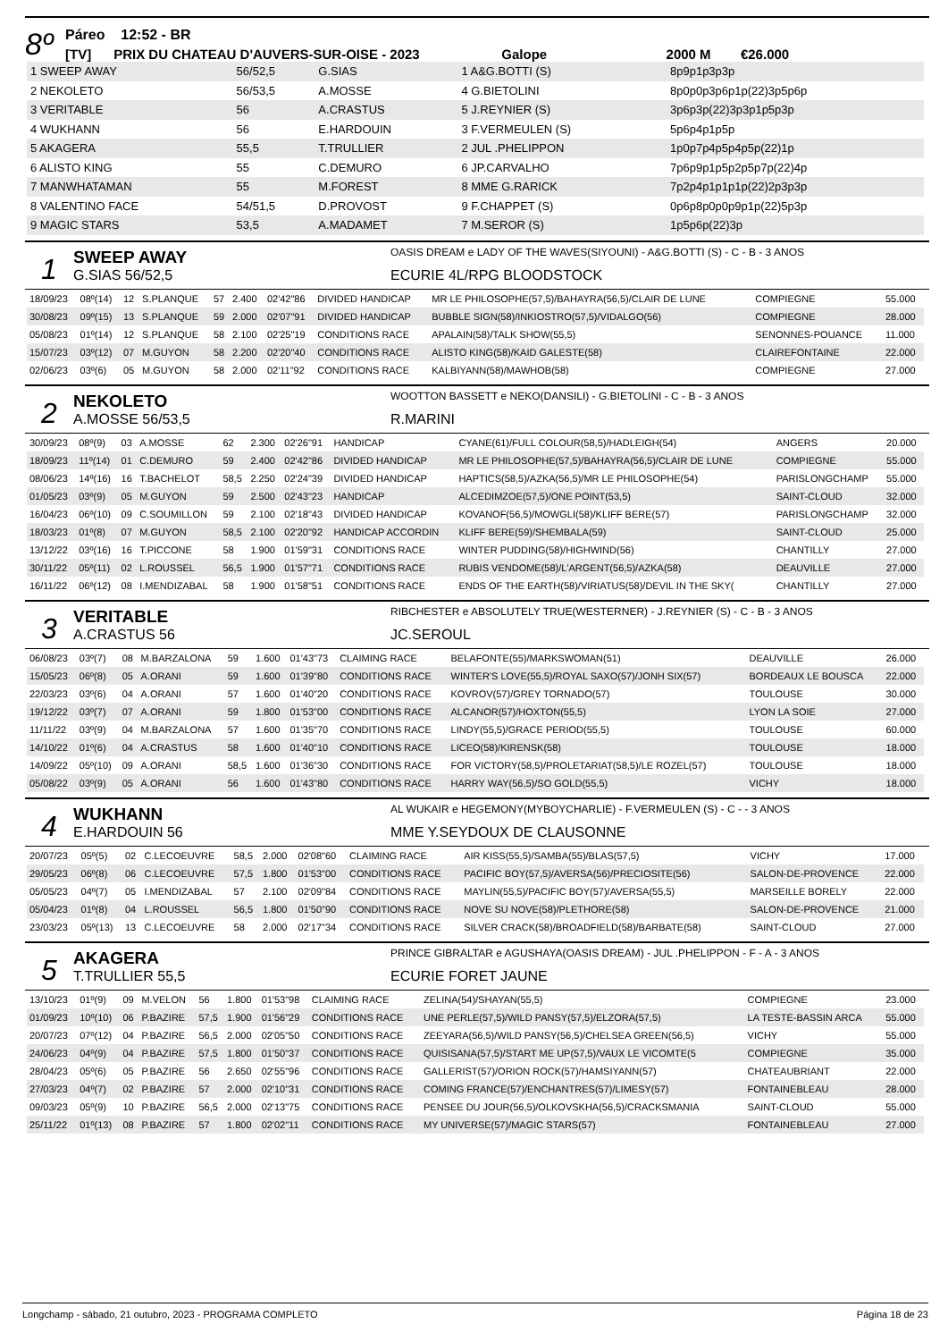8º
Páreo 12:52 - BR
[TV] PRIX DU CHATEAU D'AUVERS-SUR-OISE - 2023 Galope 2000 M €26.000
| 1 SWEEP AWAY | 56/52,5 | G.SIAS | 1 A&G.BOTTI (S) | 8p9p1p3p3p |
| 2 NEKOLETO | 56/53,5 | A.MOSSE | 4 G.BIETOLINI | 8p0p0p3p6p1p(22)3p5p6p |
| 3 VERITABLE | 56 | A.CRASTUS | 5 J.REYNIER (S) | 3p6p3p(22)3p3p1p5p3p |
| 4 WUKHANN | 56 | E.HARDOUIN | 3 F.VERMEULEN (S) | 5p6p4p1p5p |
| 5 AKAGERA | 55,5 | T.TRULLIER | 2 JUL .PHELIPPON | 1p0p7p4p5p4p5p(22)1p |
| 6 ALISTO KING | 55 | C.DEMURO | 6 JP.CARVALHO | 7p6p9p1p5p2p5p7p(22)4p |
| 7 MANWHATAMAN | 55 | M.FOREST | 8 MME G.RARICK | 7p2p4p1p1p1p(22)2p3p3p |
| 8 VALENTINO FACE | 54/51,5 | D.PROVOST | 9 F.CHAPPET (S) | 0p6p8p0p0p9p1p(22)5p3p |
| 9 MAGIC STARS | 53,5 | A.MADAMET | 7 M.SEROR (S) | 1p5p6p(22)3p |
1
SWEEP AWAY
G.SIAS 56/52,5
OASIS DREAM e LADY OF THE WAVES(SIYOUNI) - A&G.BOTTI (S) - C - B - 3 ANOS
ECURIE 4L/RPG BLOODSTOCK
| 18/09/23 | 08º(14) | 12 | S.PLANQUE | 57 | 2.400 | 02'42"86 | DIVIDED HANDICAP | MR LE PHILOSOPHE(57,5)/BAHAYRA(56,5)/CLAIR DE LUNE | COMPIEGNE | 55.000 |
| 30/08/23 | 09º(15) | 13 | S.PLANQUE | 59 | 2.000 | 02'07"91 | DIVIDED HANDICAP | BUBBLE SIGN(58)/INKIOSTRO(57,5)/VIDALGO(56) | COMPIEGNE | 28.000 |
| 05/08/23 | 01º(14) | 12 | S.PLANQUE | 58 | 2.100 | 02'25"19 | CONDITIONS RACE | APALAIN(58)/TALK SHOW(55,5) | SENONNES-POUANCE | 11.000 |
| 15/07/23 | 03º(12) | 07 | M.GUYON | 58 | 2.200 | 02'20"40 | CONDITIONS RACE | ALISTO KING(58)/KAID GALESTE(58) | CLAIREFONTAINE | 22.000 |
| 02/06/23 | 03º(6) | 05 | M.GUYON | 58 | 2.000 | 02'11"92 | CONDITIONS RACE | KALBIYANN(58)/MAWHOB(58) | COMPIEGNE | 27.000 |
2
NEKOLETO
A.MOSSE 56/53,5
WOOTTON BASSETT e NEKO(DANSILI) - G.BIETOLINI - C - B - 3 ANOS
R.MARINI
| 30/09/23 | 08º(9) | 03 | A.MOSSE | 62 | 2.300 | 02'26"91 | HANDICAP | CYANE(61)/FULL COLOUR(58,5)/HADLEIGH(54) | ANGERS | 20.000 |
| 18/09/23 | 11º(14) | 01 | C.DEMURO | 59 | 2.400 | 02'42"86 | DIVIDED HANDICAP | MR LE PHILOSOPHE(57,5)/BAHAYRA(56,5)/CLAIR DE LUNE | COMPIEGNE | 55.000 |
| 08/06/23 | 14º(16) | 16 | T.BACHELOT | 58,5 | 2.250 | 02'24"39 | DIVIDED HANDICAP | HAPTICS(58,5)/AZKA(56,5)/MR LE PHILOSOPHE(54) | PARISLONGCHAMP | 55.000 |
| 01/05/23 | 03º(9) | 05 | M.GUYON | 59 | 2.500 | 02'43"23 | HANDICAP | ALCEDIMZOE(57,5)/ONE POINT(53,5) | SAINT-CLOUD | 32.000 |
| 16/04/23 | 06º(10) | 09 | C.SOUMILLON | 59 | 2.100 | 02'18"43 | DIVIDED HANDICAP | KOVANOF(56,5)/MOWGLI(58)/KLIFF BERE(57) | PARISLONGCHAMP | 32.000 |
| 18/03/23 | 01º(8) | 07 | M.GUYON | 58,5 | 2.100 | 02'20"92 | HANDICAP ACCORDIN | KLIFF BERE(59)/SHEMBALA(59) | SAINT-CLOUD | 25.000 |
| 13/12/22 | 03º(16) | 16 | T.PICCONE | 58 | 1.900 | 01'59"31 | CONDITIONS RACE | WINTER PUDDING(58)/HIGHWIND(56) | CHANTILLY | 27.000 |
| 30/11/22 | 05º(11) | 02 | L.ROUSSEL | 56,5 | 1.900 | 01'57"71 | CONDITIONS RACE | RUBIS VENDOME(58)/L'ARGENT(56,5)/AZKA(58) | DEAUVILLE | 27.000 |
| 16/11/22 | 06º(12) | 08 | I.MENDIZABAL | 58 | 1.900 | 01'58"51 | CONDITIONS RACE | ENDS OF THE EARTH(58)/VIRIATUS(58)/DEVIL IN THE SKY( | CHANTILLY | 27.000 |
3
VERITABLE
A.CRASTUS 56
RIBCHESTER e ABSOLUTELY TRUE(WESTERNER) - J.REYNIER (S) - C - B - 3 ANOS
JC.SEROUL
| 06/08/23 | 03º(7) | 08 | M.BARZALONA | 59 | 1.600 | 01'43"73 | CLAIMING RACE | BELAFONTE(55)/MARKSWOMAN(51) | DEAUVILLE | 26.000 |
| 15/05/23 | 06º(8) | 05 | A.ORANI | 59 | 1.600 | 01'39"80 | CONDITIONS RACE | WINTER'S LOVE(55,5)/ROYAL SAXO(57)/JONH SIX(57) | BORDEAUX LE BOUSCA | 22.000 |
| 22/03/23 | 03º(6) | 04 | A.ORANI | 57 | 1.600 | 01'40"20 | CONDITIONS RACE | KOVROV(57)/GREY TORNADO(57) | TOULOUSE | 30.000 |
| 19/12/22 | 03º(7) | 07 | A.ORANI | 59 | 1.800 | 01'53"00 | CONDITIONS RACE | ALCANOR(57)/HOXTON(55,5) | LYON LA SOIE | 27.000 |
| 11/11/22 | 03º(9) | 04 | M.BARZALONA | 57 | 1.600 | 01'35"70 | CONDITIONS RACE | LINDY(55,5)/GRACE PERIOD(55,5) | TOULOUSE | 60.000 |
| 14/10/22 | 01º(6) | 04 | A.CRASTUS | 58 | 1.600 | 01'40"10 | CONDITIONS RACE | LICEO(58)/KIRENSK(58) | TOULOUSE | 18.000 |
| 14/09/22 | 05º(10) | 09 | A.ORANI | 58,5 | 1.600 | 01'36"30 | CONDITIONS RACE | FOR VICTORY(58,5)/PROLETARIAT(58,5)/LE ROZEL(57) | TOULOUSE | 18.000 |
| 05/08/22 | 03º(9) | 05 | A.ORANI | 56 | 1.600 | 01'43"80 | CONDITIONS RACE | HARRY WAY(56,5)/SO GOLD(55,5) | VICHY | 18.000 |
4
WUKHANN
E.HARDOUIN 56
AL WUKAIR e HEGEMONY(MYBOYCHARLIE) - F.VERMEULEN (S) - C - - 3 ANOS
MME Y.SEYDOUX DE CLAUSONNE
| 20/07/23 | 05º(5) | 02 | C.LECOEUVRE | 58,5 | 2.000 | 02'08"60 | CLAIMING RACE | AIR KISS(55,5)/SAMBA(55)/BLAS(57,5) | VICHY | 17.000 |
| 29/05/23 | 06º(8) | 06 | C.LECOEUVRE | 57,5 | 1.800 | 01'53"00 | CONDITIONS RACE | PACIFIC BOY(57,5)/AVERSA(56)/PRECIOSITE(56) | SALON-DE-PROVENCE | 22.000 |
| 05/05/23 | 04º(7) | 05 | I.MENDIZABAL | 57 | 2.100 | 02'09"84 | CONDITIONS RACE | MAYLIN(55,5)/PACIFIC BOY(57)/AVERSA(55,5) | MARSEILLE BORELY | 22.000 |
| 05/04/23 | 01º(8) | 04 | L.ROUSSEL | 56,5 | 1.800 | 01'50"90 | CONDITIONS RACE | NOVE SU NOVE(58)/PLETHORE(58) | SALON-DE-PROVENCE | 21.000 |
| 23/03/23 | 05º(13) | 13 | C.LECOEUVRE | 58 | 2.000 | 02'17"34 | CONDITIONS RACE | SILVER CRACK(58)/BROADFIELD(58)/BARBATE(58) | SAINT-CLOUD | 27.000 |
5
AKAGERA
T.TRULLIER 55,5
PRINCE GIBRALTAR e AGUSHAYA(OASIS DREAM) - JUL .PHELIPPON - F - A - 3 ANOS
ECURIE FORET JAUNE
| 13/10/23 | 01º(9) | 09 | M.VELON | 56 | 1.800 | 01'53"98 | CLAIMING RACE | ZELINA(54)/SHAYAN(55,5) | COMPIEGNE | 23.000 |
| 01/09/23 | 10º(10) | 06 | P.BAZIRE | 57,5 | 1.900 | 01'56"29 | CONDITIONS RACE | UNE PERLE(57,5)/WILD PANSY(57,5)/ELZORA(57,5) | LA TESTE-BASSIN ARCA | 55.000 |
| 20/07/23 | 07º(12) | 04 | P.BAZIRE | 56,5 | 2.000 | 02'05"50 | CONDITIONS RACE | ZEEYARA(56,5)/WILD PANSY(56,5)/CHELSEA GREEN(56,5) | VICHY | 55.000 |
| 24/06/23 | 04º(9) | 04 | P.BAZIRE | 57,5 | 1.800 | 01'50"37 | CONDITIONS RACE | QUISISANA(57,5)/START ME UP(57,5)/VAUX LE VICOMTE(5 | COMPIEGNE | 35.000 |
| 28/04/23 | 05º(6) | 05 | P.BAZIRE | 56 | 2.650 | 02'55"96 | CONDITIONS RACE | GALLERIST(57)/ORION ROCK(57)/HAMSIYANN(57) | CHATEAUBRIANT | 22.000 |
| 27/03/23 | 04º(7) | 02 | P.BAZIRE | 57 | 2.000 | 02'10"31 | CONDITIONS RACE | COMING FRANCE(57)/ENCHANTRES(57)/LIMESY(57) | FONTAINEBLEAU | 28.000 |
| 09/03/23 | 05º(9) | 10 | P.BAZIRE | 56,5 | 2.000 | 02'13"75 | CONDITIONS RACE | PENSEE DU JOUR(56,5)/OLKOVSKHA(56,5)/CRACKSMANIA | SAINT-CLOUD | 55.000 |
| 25/11/22 | 01º(13) | 08 | P.BAZIRE | 57 | 1.800 | 02'02"11 | CONDITIONS RACE | MY UNIVERSE(57)/MAGIC STARS(57) | FONTAINEBLEAU | 27.000 |
Longchamp - sábado, 21 outubro, 2023 - PROGRAMA COMPLETO Página 18 de 23